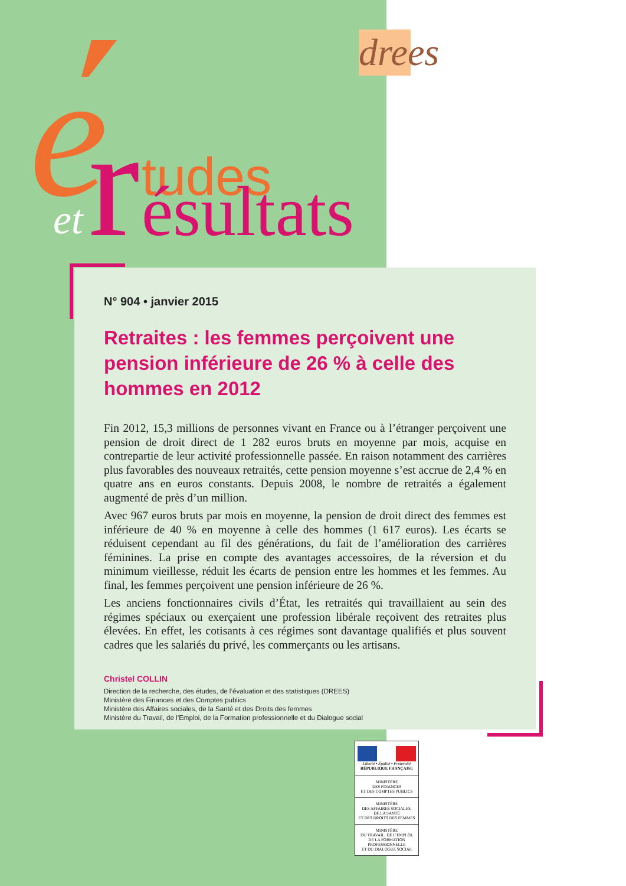drees
e
tudes
et
r
ésultats
N° 904 • janvier 2015
Retraites : les femmes perçoivent une pension inférieure de 26 % à celle des hommes en 2012
Fin 2012, 15,3 millions de personnes vivant en France ou à l’étranger perçoivent une pension de droit direct de 1 282 euros bruts en moyenne par mois, acquise en contrepartie de leur activité professionnelle passée. En raison notamment des carrières plus favorables des nouveaux retraités, cette pension moyenne s’est accrue de 2,4 % en quatre ans en euros constants. Depuis 2008, le nombre de retraités a également augmenté de près d’un million.
Avec 967 euros bruts par mois en moyenne, la pension de droit direct des femmes est inférieure de 40 % en moyenne à celle des hommes (1 617 euros). Les écarts se réduisent cependant au fil des générations, du fait de l’amélioration des carrières féminines. La prise en compte des avantages accessoires, de la réversion et du minimum vieillesse, réduit les écarts de pension entre les hommes et les femmes. Au final, les femmes perçoivent une pension inférieure de 26 %.
Les anciens fonctionnaires civils d’État, les retraités qui travaillaient au sein des régimes spéciaux ou exerçaient une profession libérale reçoivent des retraites plus élevées. En effet, les cotisants à ces régimes sont davantage qualifiés et plus souvent cadres que les salariés du privé, les commerçants ou les artisans.
Christel COLLIN
Direction de la recherche, des études, de l’évaluation et des statistiques (DREES)
Ministère des Finances et des Comptes publics
Ministère des Affaires sociales, de la Santé et des Droits des femmes
Ministère du Travail, de l’Emploi, de la Formation professionnelle et du Dialogue social
Liberté • Égalité • Fraternité
RÉPUBLIQUE FRANÇAISE
MINISTÈRE
DES FINANCES
ET DES COMPTES PUBLICS
MINISTÈRE
DES AFFAIRES SOCIALES,
DE LA SANTÉ
ET DES DROITS DES FEMMES
MINISTÈRE
DU TRAVAIL, DE L’EMPLOI,
DE LA FORMATION
PROFESSIONNELLE
ET DU DIALOGUE SOCIAL